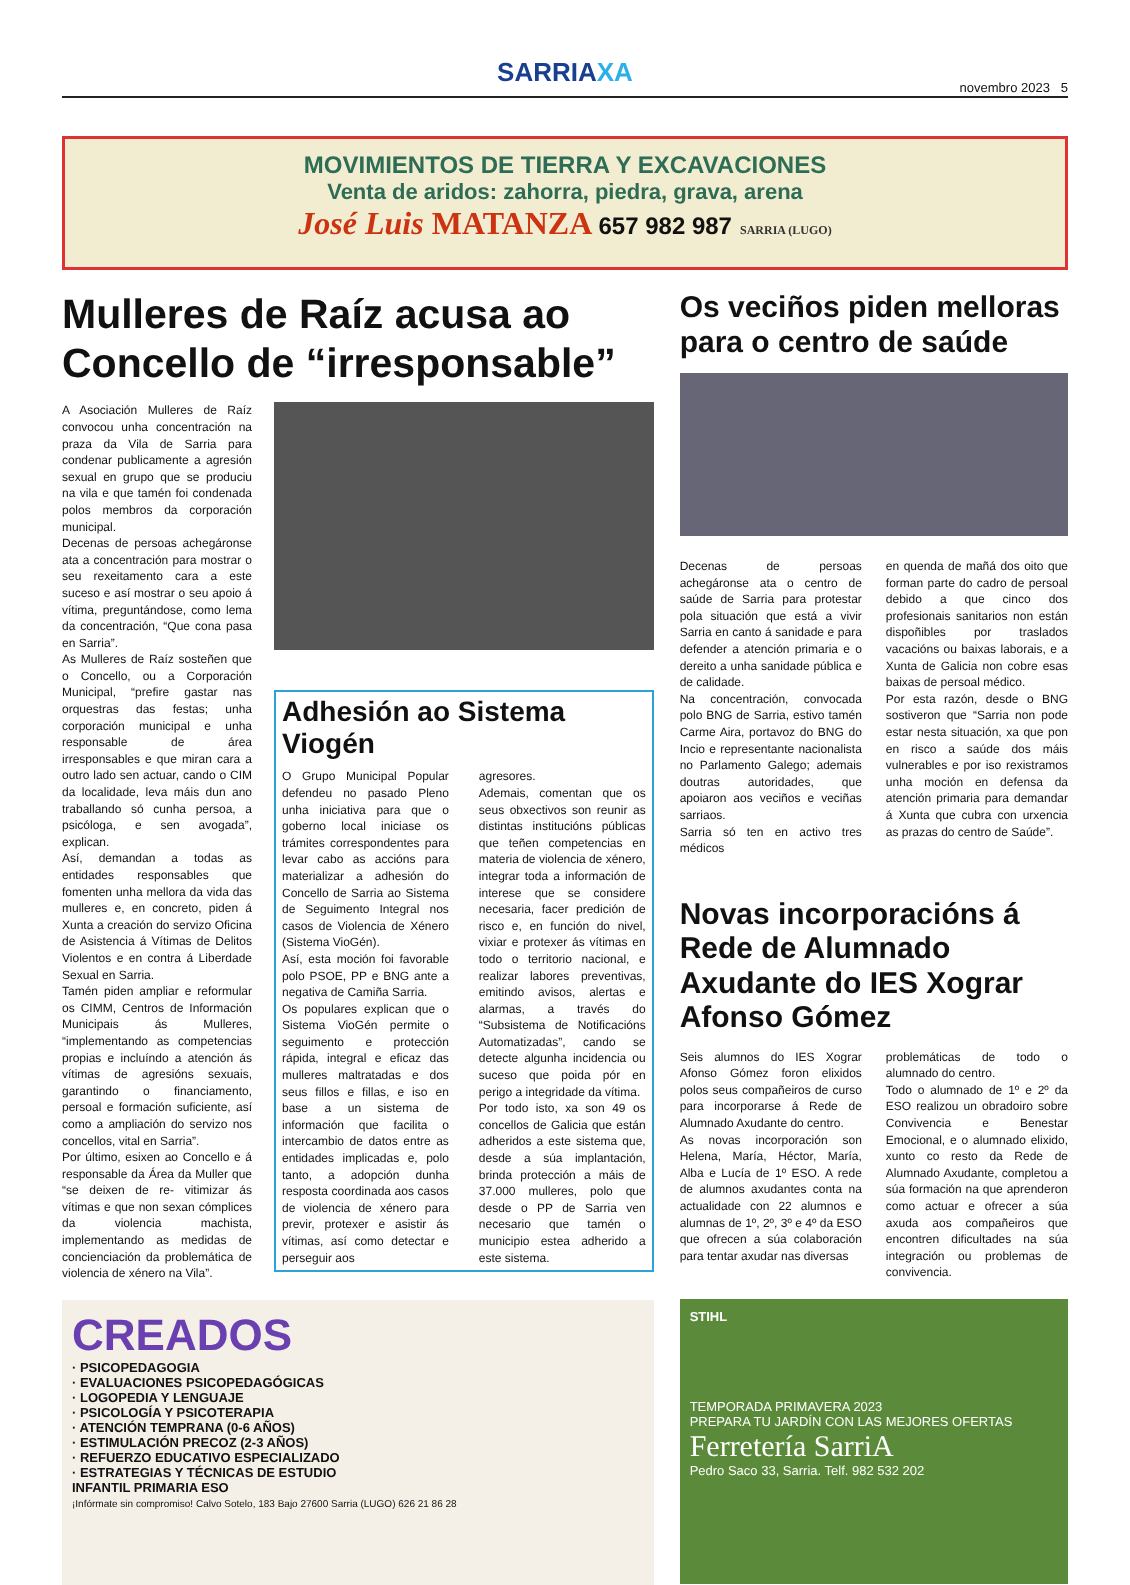SARRIAXA
novembro 2023 5
MOVIMIENTOS DE TIERRA Y EXCAVACIONES
Venta de aridos: zahorra, piedra, grava, arena
José Luis MATANZA 657 982 987 SARRIA (LUGO)
Mulleres de Raíz acusa ao Concello de “irresponsable”
A Asociación Mulleres de Raíz convocou unha concentración na praza da Vila de Sarria para condenar publicamente a agresión sexual en grupo que se produciu na vila e que tamén foi condenada polos membros da corporación municipal.
Decenas de persoas achegáronse ata a concentración para mostrar o seu rexeitamento cara a este suceso e así mostrar o seu apoio á vítima, preguntándose, como lema da concentración, “Que cona pasa en Sarria”.
As Mulleres de Raíz sosteñen que o Concello, ou a Corporación Municipal, “prefire gastar nas orquestras das festas; unha corporación municipal e unha responsable de área irresponsables e que miran cara a outro lado sen actuar, cando o CIM da localidade, leva máis dun ano traballando só cunha persoa, a psicóloga, e sen avogada”, explican.
Así, demandan a todas as entidades responsables que fomenten unha mellora da vida das mulleres e, en concreto, piden á Xunta a creación do servizo Oficina de Asistencia á Vítimas de Delitos Violentos e en contra á Liberdade Sexual en Sarria.
Tamén piden ampliar e reformular os CIMM, Centros de Información Municipais ás Mulleres, “implementando as competencias propias e incluíndo a atención ás vítimas de agresións sexuais, garantindo o financiamento, persoal e formación suficiente, así como a ampliación do servizo nos concellos, vital en Sarria”.
Por último, esixen ao Concello e á responsable da Área da Muller que “se deixen de re- vitimizar ás vítimas e que non sexan cómplices da violencia machista, implementando as medidas de concienciación da problemática de violencia de xénero na Vila”.
Adhesión ao Sistema Viogén
O Grupo Municipal Popular defendeu no pasado Pleno unha iniciativa para que o goberno local iniciase os trámites correspondentes para levar cabo as accións para materializar a adhesión do Concello de Sarria ao Sistema de Seguimento Integral nos casos de Violencia de Xénero (Sistema VioGén).
Así, esta moción foi favorable polo PSOE, PP e BNG ante a negativa de Camiña Sarria.
Os populares explican que o Sistema VioGén permite o seguimento e protección rápida, integral e eficaz das mulleres maltratadas e dos seus fillos e fillas, e iso en base a un sistema de información que facilita o intercambio de datos entre as entidades implicadas e, polo tanto, a adopción dunha resposta coordinada aos casos de violencia de xénero para previr, protexer e asistir ás vítimas, así como detectar e perseguir aos
agresores.
Ademais, comentan que os seus obxectivos son reunir as distintas institucións públicas que teñen competencias en materia de violencia de xénero, integrar toda a información de interese que se considere necesaria, facer predición de risco e, en función do nivel, vixiar e protexer ás vítimas en todo o territorio nacional, e realizar labores preventivas, emitindo avisos, alertas e alarmas, a través do “Subsistema de Notificacións Automatizadas”, cando se detecte algunha incidencia ou suceso que poida pór en perigo a integridade da vítima.
Por todo isto, xa son 49 os concellos de Galicia que están adheridos a este sistema que, desde a súa implantación, brinda protección a máis de 37.000 mulleres, polo que desde o PP de Sarria ven necesario que tamén o municipio estea adherido a este sistema.
CREADOS
· PSICOPEDAGOGIA
· EVALUACIONES PSICOPEDAGÓGICAS
· LOGOPEDIA Y LENGUAJE
· PSICOLOGÍA Y PSICOTERAPIA
· ATENCIÓN TEMPRANA (0-6 AÑOS)
· ESTIMULACIÓN PRECOZ (2-3 AÑOS)
· REFUERZO EDUCATIVO ESPECIALIZADO
· ESTRATEGIAS Y TÉCNICAS DE ESTUDIO
INFANTIL PRIMARIA ESO
¡Infórmate sin compromiso! Calvo Sotelo, 183 Bajo 27600 Sarria (LUGO) 626 21 86 28
Os veciños piden melloras para o centro de saúde
Decenas de persoas achegáronse ata o centro de saúde de Sarria para protestar pola situación que está a vivir Sarria en canto á sanidade e para defender a atención primaria e o dereito a unha sanidade pública e de calidade.
Na concentración, convocada polo BNG de Sarria, estivo tamén Carme Aira, portavoz do BNG do Incio e representante nacionalista no Parlamento Galego; ademais doutras autoridades, que apoiaron aos veciños e veciñas sarriaos.
Sarria só ten en activo tres médicos
en quenda de mañá dos oito que forman parte do cadro de persoal debido a que cinco dos profesionais sanitarios non están dispoñibles por traslados vacacións ou baixas laborais, e a Xunta de Galicia non cobre esas baixas de persoal médico.
Por esta razón, desde o BNG sostiveron que “Sarria non pode estar nesta situación, xa que pon en risco a saúde dos máis vulnerables e por iso rexistramos unha moción en defensa da atención primaria para demandar á Xunta que cubra con urxencia as prazas do centro de Saúde”.
Novas incorporacións á Rede de Alumnado Axudante do IES Xograr Afonso Gómez
Seis alumnos do IES Xograr Afonso Gómez foron elixidos polos seus compañeiros de curso para incorporarse á Rede de Alumnado Axudante do centro.
As novas incorporación son Helena, María, Héctor, María, Alba e Lucía de 1º ESO. A rede de alumnos axudantes conta na actualidade con 22 alumnos e alumnas de 1º, 2º, 3º e 4º da ESO que ofrecen a súa colaboración para tentar axudar nas diversas
problemáticas de todo o alumnado do centro.
Todo o alumnado de 1º e 2º da ESO realizou un obradoiro sobre Convivencia e Benestar Emocional, e o alumnado elixido, xunto co resto da Rede de Alumnado Axudante, completou a súa formación na que aprenderon como actuar e ofrecer a súa axuda aos compañeiros que encontren dificultades na súa integración ou problemas de convivencia.
STIHL
TEMPORADA PRIMAVERA 2023
PREPARA TU JARDÍN CON LAS MEJORES OFERTAS
Ferretería SarriA
Pedro Saco 33, Sarria. Telf. 982 532 202